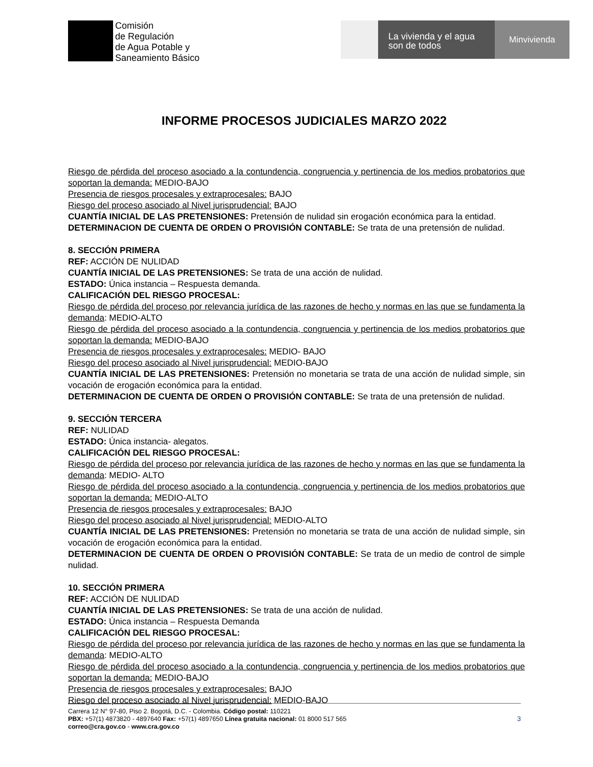Comisión
de Regulación
de Agua Potable y
Saneamiento Básico
La vivienda y el agua
son de todos
Minvivienda
INFORME PROCESOS JUDICIALES MARZO 2022
Riesgo de pérdida del proceso asociado a la contundencia, congruencia y pertinencia de los medios probatorios que soportan la demanda: MEDIO-BAJO
Presencia de riesgos procesales y extraprocesales: BAJO
Riesgo del proceso asociado al Nivel jurisprudencial: BAJO
CUANTÍA INICIAL DE LAS PRETENSIONES: Pretensión de nulidad sin erogación económica para la entidad.
DETERMINACION DE CUENTA DE ORDEN O PROVISIÓN CONTABLE: Se trata de una pretensión de nulidad.
8. SECCIÓN PRIMERA
REF: ACCIÓN DE NULIDAD
CUANTÍA INICIAL DE LAS PRETENSIONES: Se trata de una acción de nulidad.
ESTADO: Única instancia – Respuesta demanda.
CALIFICACIÓN DEL RIESGO PROCESAL:
Riesgo de pérdida del proceso por relevancia jurídica de las razones de hecho y normas en las que se fundamenta la demanda: MEDIO-ALTO
Riesgo de pérdida del proceso asociado a la contundencia, congruencia y pertinencia de los medios probatorios que soportan la demanda: MEDIO-BAJO
Presencia de riesgos procesales y extraprocesales: MEDIO- BAJO
Riesgo del proceso asociado al Nivel jurisprudencial: MEDIO-BAJO
CUANTÍA INICIAL DE LAS PRETENSIONES: Pretensión no monetaria se trata de una acción de nulidad simple, sin vocación de erogación económica para la entidad.
DETERMINACION DE CUENTA DE ORDEN O PROVISIÓN CONTABLE: Se trata de una pretensión de nulidad.
9. SECCIÓN TERCERA
REF: NULIDAD
ESTADO: Única instancia- alegatos.
CALIFICACIÓN DEL RIESGO PROCESAL:
Riesgo de pérdida del proceso por relevancia jurídica de las razones de hecho y normas en las que se fundamenta la demanda: MEDIO- ALTO
Riesgo de pérdida del proceso asociado a la contundencia, congruencia y pertinencia de los medios probatorios que soportan la demanda: MEDIO-ALTO
Presencia de riesgos procesales y extraprocesales: BAJO
Riesgo del proceso asociado al Nivel jurisprudencial: MEDIO-ALTO
CUANTÍA INICIAL DE LAS PRETENSIONES: Pretensión no monetaria se trata de una acción de nulidad simple, sin vocación de erogación económica para la entidad.
DETERMINACION DE CUENTA DE ORDEN O PROVISIÓN CONTABLE: Se trata de un medio de control de simple nulidad.
10. SECCIÓN PRIMERA
REF: ACCIÓN DE NULIDAD
CUANTÍA INICIAL DE LAS PRETENSIONES: Se trata de una acción de nulidad.
ESTADO: Única instancia – Respuesta Demanda
CALIFICACIÓN DEL RIESGO PROCESAL:
Riesgo de pérdida del proceso por relevancia jurídica de las razones de hecho y normas en las que se fundamenta la demanda: MEDIO-ALTO
Riesgo de pérdida del proceso asociado a la contundencia, congruencia y pertinencia de los medios probatorios que soportan la demanda: MEDIO-BAJO
Presencia de riesgos procesales y extraprocesales: BAJO
Riesgo del proceso asociado al Nivel jurisprudencial: MEDIO-BAJO
Carrera 12 N° 97-80, Piso 2. Bogotá, D.C. - Colombia. Código postal: 110221
PBX: +57(1) 4873820 - 4897640 Fax: +57(1) 4897650 Línea gratuita nacional: 01 8000 517 565
correo@cra.gov.co - www.cra.gov.co
3